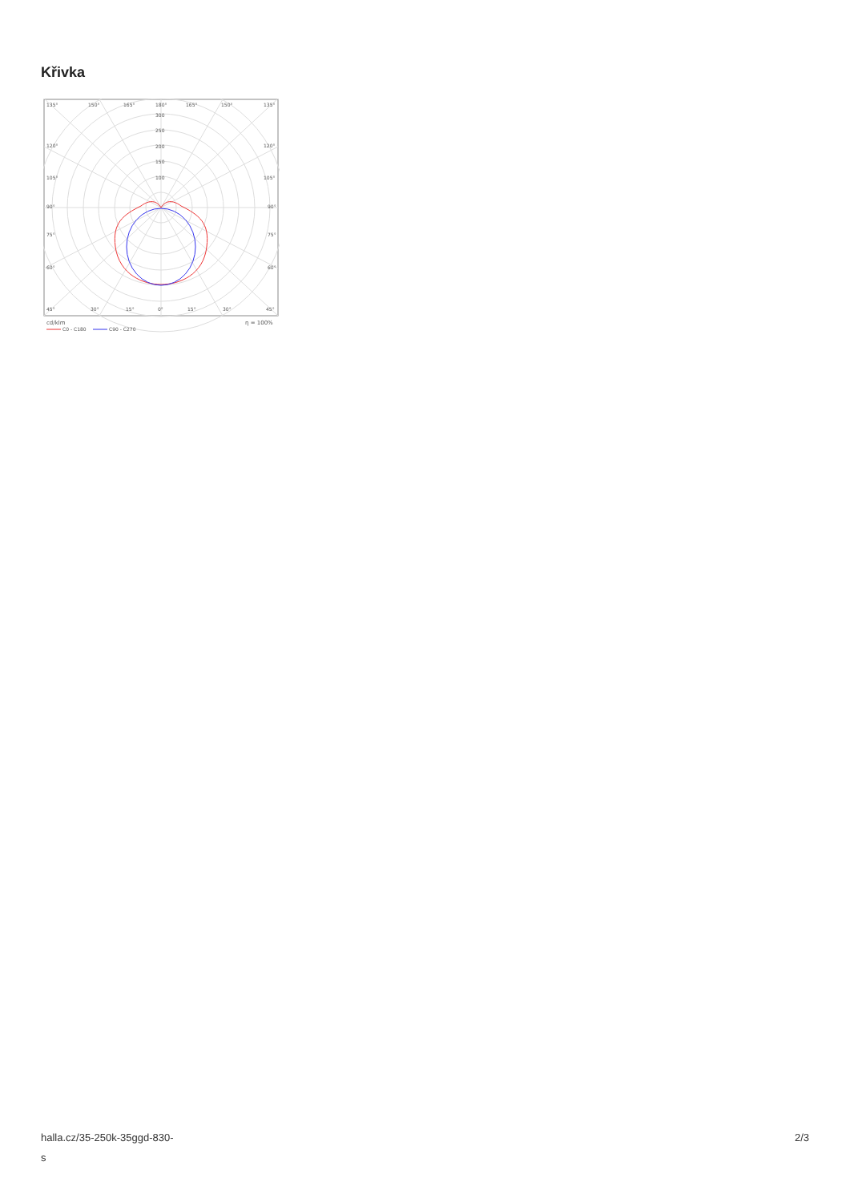Křivka
135°
150°
165°
180°
165°
150°
135°
300
250
200
150
100
120°
120°
105°
105°
90°
90°
75°
75°
60°
60°
45°
30°
15°
0°
15°
30°
45°
cd/klm
η = 100%
C0 - C180
C90 - C270
halla.cz/35-250k-35ggd-830-
s
2/3